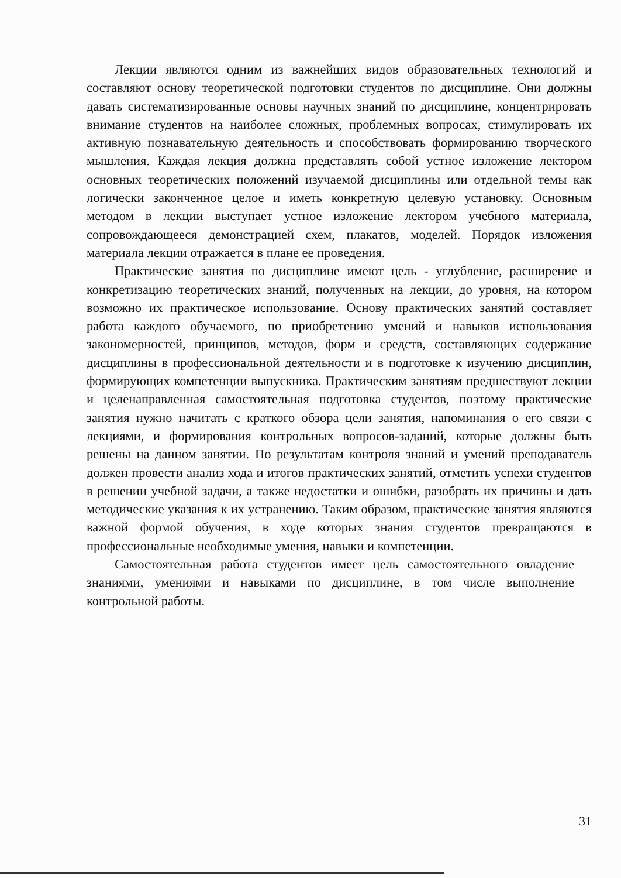Лекции являются одним из важнейших видов образовательных технологий и составляют основу теоретической подготовки студентов по дисциплине. Они должны давать систематизированные основы научных знаний по дисциплине, концентрировать внимание студентов на наиболее сложных, проблемных вопросах, стимулировать их активную познавательную деятельность и способствовать формированию творческого мышления. Каждая лекция должна представлять собой устное изложение лектором основных теоретических положений изучаемой дисциплины или отдельной темы как логически законченное целое и иметь конкретную целевую установку. Основным методом в лекции выступает устное изложение лектором учебного материала, сопровождающееся демонстрацией схем, плакатов, моделей. Порядок изложения материала лекции отражается в плане ее проведения.
Практические занятия по дисциплине имеют цель - углубление, расширение и конкретизацию теоретических знаний, полученных на лекции, до уровня, на котором возможно их практическое использование. Основу практических занятий составляет работа каждого обучаемого, по приобретению умений и навыков использования закономерностей, принципов, методов, форм и средств, составляющих содержание дисциплины в профессиональной деятельности и в подготовке к изучению дисциплин, формирующих компетенции выпускника. Практическим занятиям предшествуют лекции и целенаправленная самостоятельная подготовка студентов, поэтому практические занятия нужно начитать с краткого обзора цели занятия, напоминания о его связи с лекциями, и формирования контрольных вопросов-заданий, которые должны быть решены на данном занятии. По результатам контроля знаний и умений преподаватель должен провести анализ хода и итогов практических занятий, отметить успехи студентов в решении учебной задачи, а также недостатки и ошибки, разобрать их причины и дать методические указания к их устранению. Таким образом, практические занятия являются важной формой обучения, в ходе которых знания студентов превращаются в профессиональные необходимые умения, навыки и компетенции.
Самостоятельная работа студентов имеет цель самостоятельного овладение знаниями, умениями и навыками по дисциплине, в том числе выполнение контрольной работы.
31